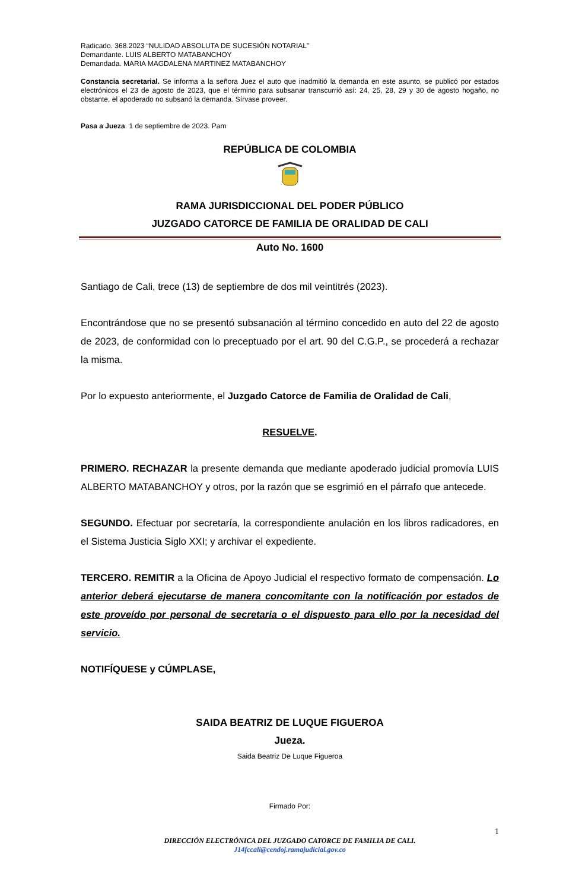Radicado. 368.2023 “NULIDAD ABSOLUTA DE SUCESIÓN NOTARIAL”
Demandante. LUIS ALBERTO MATABANCHOY
Demandada. MARIA MAGDALENA MARTINEZ MATABANCHOY
Constancia secretarial. Se informa a la señora Juez el auto que inadmitió la demanda en este asunto, se publicó por estados electrónicos el 23 de agosto de 2023, que el término para subsanar transcurrió así: 24, 25, 28, 29 y 30 de agosto hogaño, no obstante, el apoderado no subsanó la demanda. Sírvase proveer.
Pasa a Jueza. 1 de septiembre de 2023. Pam
REPÚBLICA DE COLOMBIA
RAMA JURISDICCIONAL DEL PODER PÚBLICO
JUZGADO CATORCE DE FAMILIA DE ORALIDAD DE CALI
Auto No. 1600
Santiago de Cali, trece (13) de septiembre de dos mil veintitrés (2023).
Encontrándose que no se presentó subsanación al término concedido en auto del 22 de agosto de 2023, de conformidad con lo preceptuado por el art. 90 del C.G.P., se procederá a rechazar la misma.
Por lo expuesto anteriormente, el Juzgado Catorce de Familia de Oralidad de Cali,
RESUELVE.
PRIMERO. RECHAZAR la presente demanda que mediante apoderado judicial promovía LUIS ALBERTO MATABANCHOY y otros, por la razón que se esgrimió en el párrafo que antecede.
SEGUNDO. Efectuar por secretaría, la correspondiente anulación en los libros radicadores, en el Sistema Justicia Siglo XXI; y archivar el expediente.
TERCERO. REMITIR a la Oficina de Apoyo Judicial el respectivo formato de compensación. Lo anterior deberá ejecutarse de manera concomitante con la notificación por estados de este proveído por personal de secretaria o el dispuesto para ello por la necesidad del servicio.
NOTIFÍQUESE y CÚMPLASE,
SAIDA BEATRIZ DE LUQUE FIGUEROA
Jueza.
Saida Beatriz De Luque Figueroa
Firmado Por:
1
DIRECCIÓN ELECTRÓNICA DEL JUZGADO CATORCE DE FAMILIA DE CALI.
J14fccali@cendoj.ramajudicial.gov.co